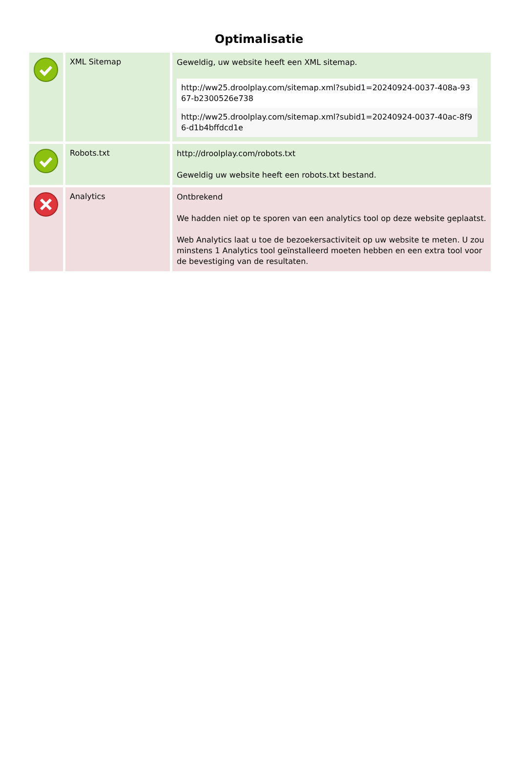Optimalisatie
| | XML Sitemap | Geweldig, uw website heeft een XML sitemap. http://ww25.droolplay.com/sitemap.xml?subid1=20240924-0037-408a-9367-b2300526e738 http://ww25.droolplay.com/sitemap.xml?subid1=20240924-0037-40ac-8f96-d1b4bffdcd1e |
| | Robots.txt | http://droolplay.com/robots.txt Geweldig uw website heeft een robots.txt bestand. |
| | Analytics | Ontbrekend We hadden niet op te sporen van een analytics tool op deze website geplaatst. Web Analytics laat u toe de bezoekersactiviteit op uw website te meten. U zou minstens 1 Analytics tool geïnstalleerd moeten hebben en een extra tool voor de bevestiging van de resultaten. |